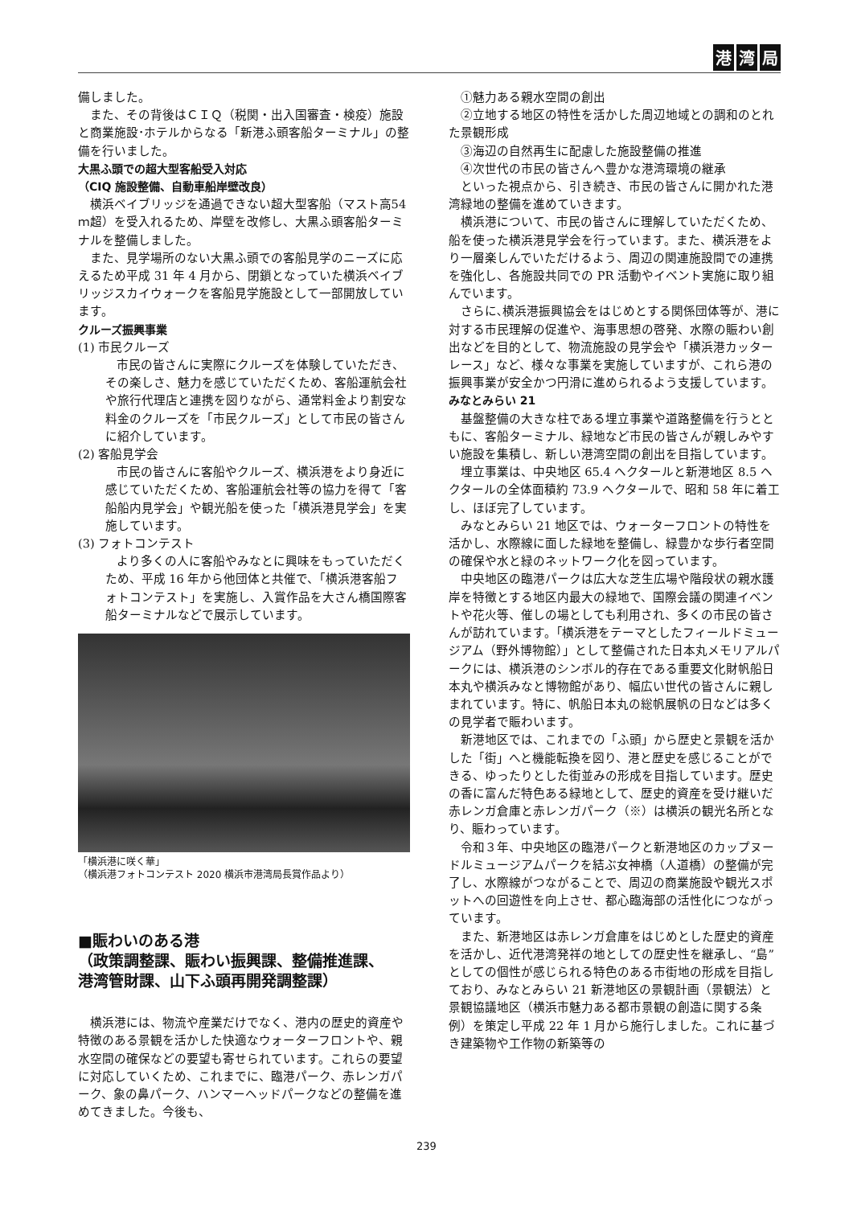港湾 局
備しました。
また、その背後はＣＩＱ（税関・出入国審査・検疫）施設と商業施設･ホテルからなる「新港ふ頭客船ターミナル」の整備を行いました。
大黒ふ頭での超大型客船受入対応
（CIQ 施設整備、自動車船岸壁改良）
横浜ベイブリッジを通過できない超大型客船（マスト高54ｍ超）を受入れるため、岸壁を改修し、大黒ふ頭客船ターミナルを整備しました。
また、見学場所のない大黒ふ頭での客船見学のニーズに応えるため平成 31 年 4 月から、閉鎖となっていた横浜ベイブリッジスカイウォークを客船見学施設として一部開放しています。
クルーズ振興事業
(1) 市民クルーズ
市民の皆さんに実際にクルーズを体験していただき、その楽しさ、魅力を感じていただくため、客船運航会社や旅行代理店と連携を図りながら、通常料金より割安な料金のクルーズを「市民クルーズ」として市民の皆さんに紹介しています。
(2) 客船見学会
市民の皆さんに客船やクルーズ、横浜港をより身近に感じていただくため、客船運航会社等の協力を得て「客船船内見学会」や観光船を使った「横浜港見学会」を実施しています。
(3) フォトコンテスト
より多くの人に客船やみなとに興味をもっていただくため、平成 16 年から他団体と共催で、「横浜港客船フォトコンテスト」を実施し、入賞作品を大さん橋国際客船ターミナルなどで展示しています。
「横浜港に咲く華」
（横浜港フォトコンテスト 2020 横浜市港湾局長賞作品より）
■賑わいのある港
（政策調整課、賑わい振興課、整備推進課、
港湾管財課、山下ふ頭再開発調整課）
横浜港には、物流や産業だけでなく、港内の歴史的資産や特徴のある景観を活かした快適なウォーターフロントや、親水空間の確保などの要望も寄せられています。これらの要望に対応していくため、これまでに、臨港パーク、赤レンガパーク、象の鼻パーク、ハンマーヘッドパークなどの整備を進めてきました。今後も、
①魅力ある親水空間の創出
②立地する地区の特性を活かした周辺地域との調和のとれた景観形成
③海辺の自然再生に配慮した施設整備の推進
④次世代の市民の皆さんへ豊かな港湾環境の継承
といった視点から、引き続き、市民の皆さんに開かれた港湾緑地の整備を進めていきます。
横浜港について、市民の皆さんに理解していただくため、船を使った横浜港見学会を行っています。また、横浜港をより一層楽しんでいただけるよう、周辺の関連施設間での連携を強化し、各施設共同での PR 活動やイベント実施に取り組んでいます。
さらに､横浜港振興協会をはじめとする関係団体等が、港に対する市民理解の促進や、海事思想の啓発、水際の賑わい創出などを目的として、物流施設の見学会や「横浜港カッターレース」など、様々な事業を実施していますが、これら港の振興事業が安全かつ円滑に進められるよう支援しています。
みなとみらい 21
基盤整備の大きな柱である埋立事業や道路整備を行うとともに、客船ターミナル、緑地など市民の皆さんが親しみやすい施設を集積し、新しい港湾空間の創出を目指しています。
埋立事業は、中央地区 65.4 ヘクタールと新港地区 8.5 ヘクタールの全体面積約 73.9 ヘクタールで、昭和 58 年に着工し、ほぼ完了しています。
みなとみらい 21 地区では、ウォーターフロントの特性を活かし、水際線に面した緑地を整備し、緑豊かな歩行者空間の確保や水と緑のネットワーク化を図っています。
中央地区の臨港パークは広大な芝生広場や階段状の親水護岸を特徴とする地区内最大の緑地で、国際会議の関連イベントや花火等、催しの場としても利用され、多くの市民の皆さんが訪れています。｢横浜港をテーマとしたフィールドミュージアム（野外博物館）」として整備された日本丸メモリアルパークには、横浜港のシンボル的存在である重要文化財帆船日本丸や横浜みなと博物館があり、幅広い世代の皆さんに親しまれています。特に、帆船日本丸の総帆展帆の日などは多くの見学者で賑わいます。
新港地区では、これまでの「ふ頭」から歴史と景観を活かした「街」へと機能転換を図り、港と歴史を感じることができる、ゆったりとした街並みの形成を目指しています。歴史の香に富んだ特色ある緑地として、歴史的資産を受け継いだ赤レンガ倉庫と赤レンガパーク（※）は横浜の観光名所となり、賑わっています。
令和３年、中央地区の臨港パークと新港地区のカップヌードルミュージアムパークを結ぶ女神橋（人道橋）の整備が完了し、水際線がつながることで、周辺の商業施設や観光スポットへの回遊性を向上させ、都心臨海部の活性化につながっています。
また、新港地区は赤レンガ倉庫をはじめとした歴史的資産を活かし、近代港湾発祥の地としての歴史性を継承し、“島”としての個性が感じられる特色のある市街地の形成を目指しており、みなとみらい 21 新港地区の景観計画（景観法）と景観協議地区（横浜市魅力ある都市景観の創造に関する条例）を策定し平成 22 年 1 月から施行しました。これに基づき建築物や工作物の新築等の
239